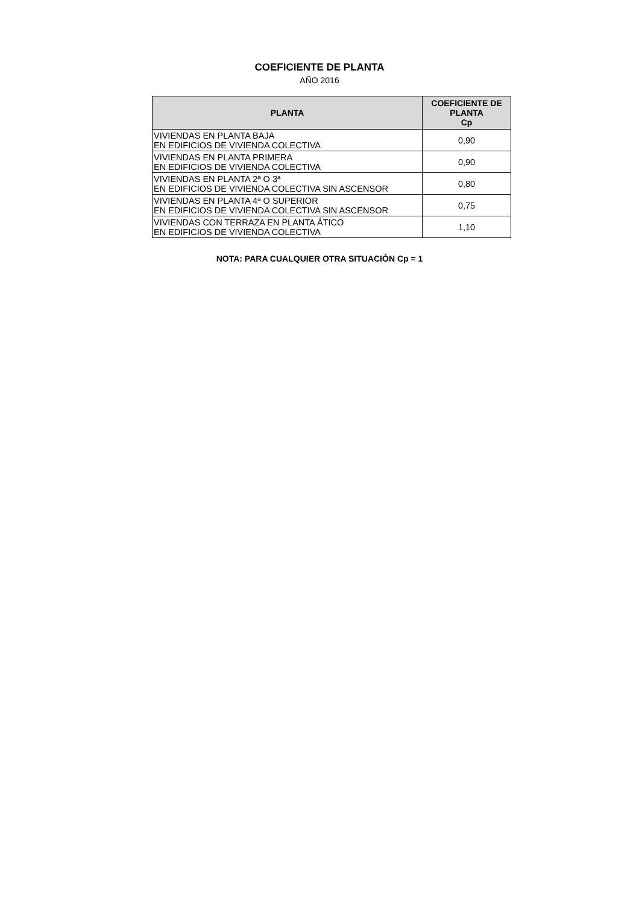COEFICIENTE DE PLANTA
AÑO 2016
| PLANTA | COEFICIENTE DE PLANTA Cp |
| --- | --- |
| VIVIENDAS EN PLANTA BAJA EN EDIFICIOS DE VIVIENDA COLECTIVA | 0,90 |
| VIVIENDAS EN PLANTA PRIMERA EN EDIFICIOS DE VIVIENDA COLECTIVA | 0,90 |
| VIVIENDAS EN PLANTA 2ª O 3ª EN EDIFICIOS DE VIVIENDA COLECTIVA SIN ASCENSOR | 0,80 |
| VIVIENDAS EN PLANTA 4ª O SUPERIOR EN EDIFICIOS DE VIVIENDA COLECTIVA SIN ASCENSOR | 0,75 |
| VIVIENDAS CON TERRAZA EN PLANTA ÁTICO EN EDIFICIOS DE VIVIENDA COLECTIVA | 1,10 |
NOTA: PARA CUALQUIER OTRA SITUACIÓN Cp = 1